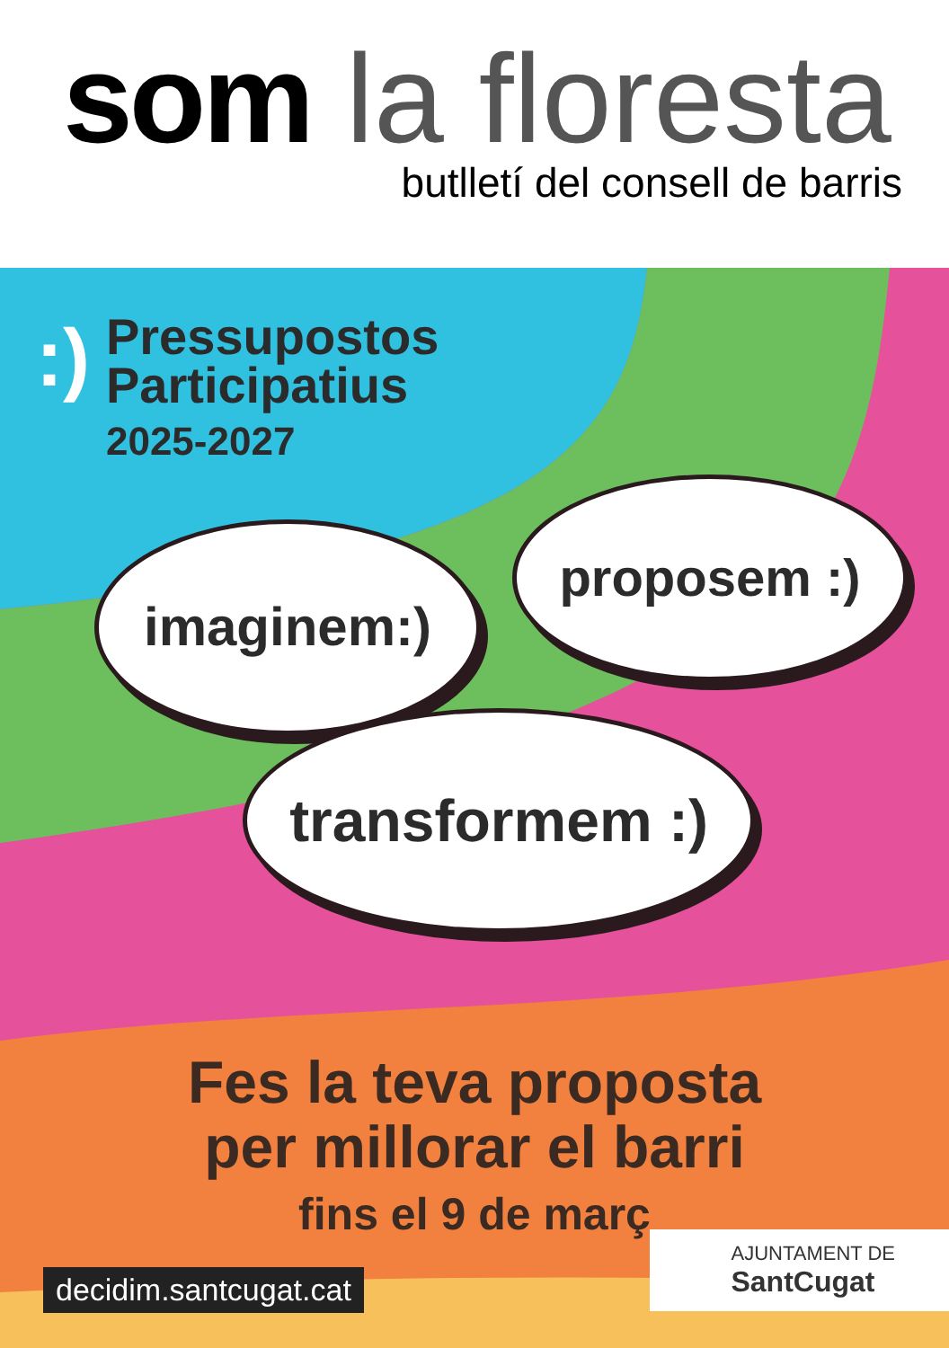som la floresta
butlletí del consell de barris
:)
Pressupostos
Participatius
2025-2027
imaginem:)
proposem :)
transformem :)
Fes la teva proposta
per millorar el barri
fins el 9 de març
decidim.santcugat.cat
AJUNTAMENT DE
SantCugat